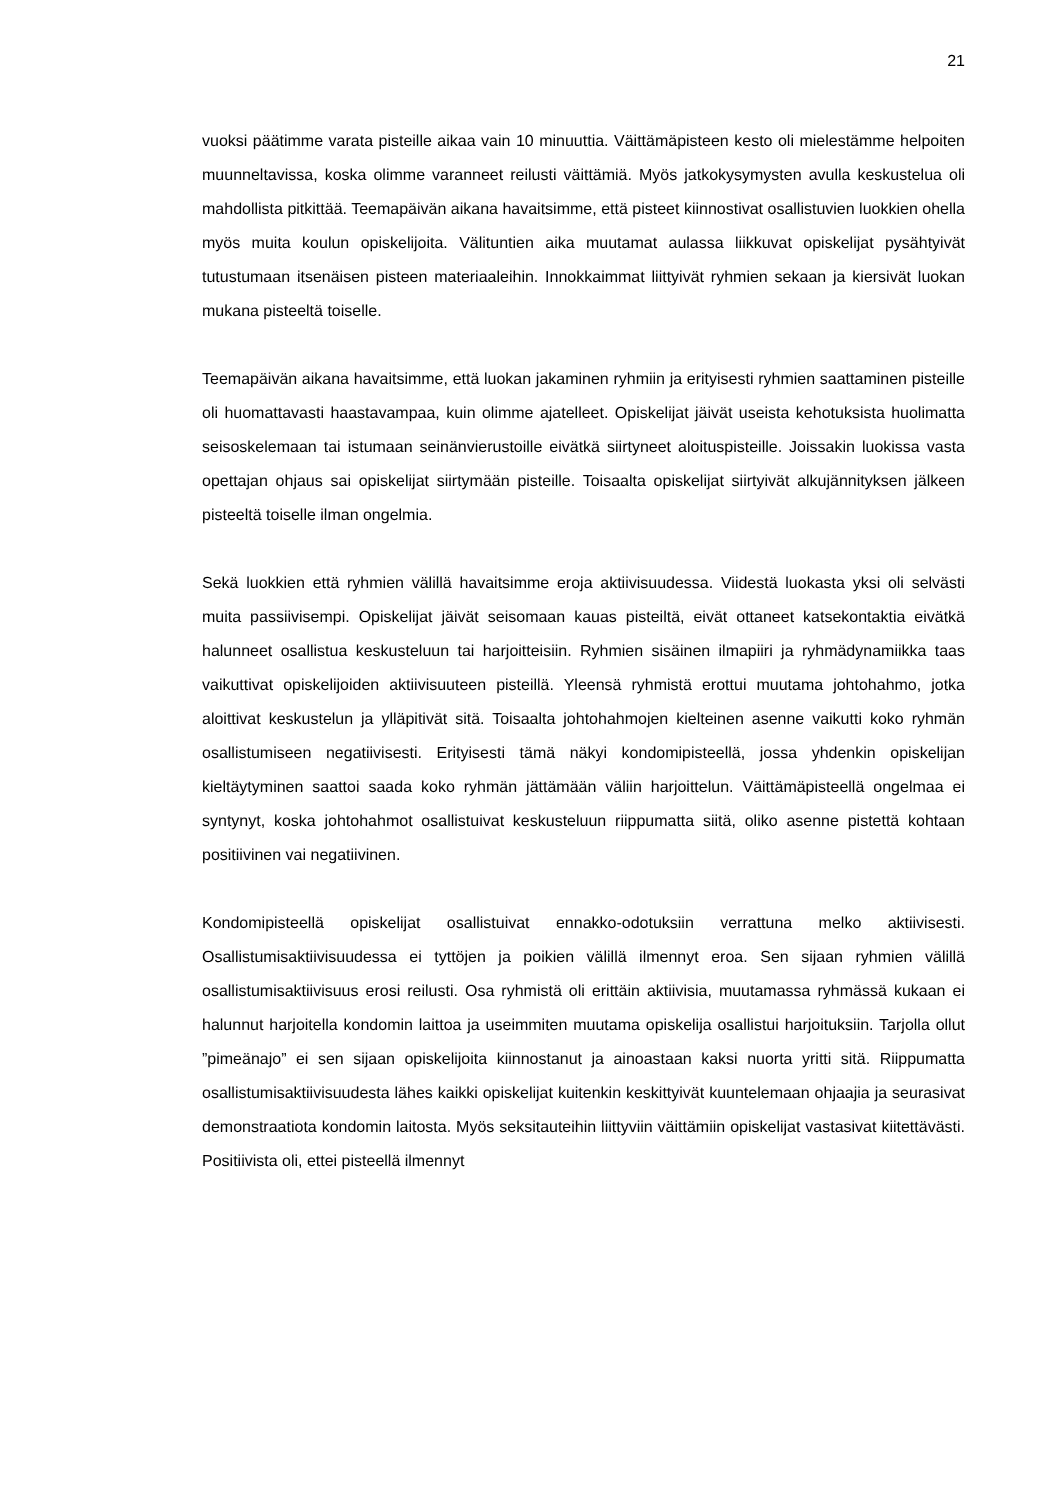21
vuoksi päätimme varata pisteille aikaa vain 10 minuuttia. Väittämäpisteen kesto oli mielestämme helpoiten muunneltavissa, koska olimme varanneet reilusti väittämiä. Myös jatkokysymysten avulla keskustelua oli mahdollista pitkittää. Teemapäivän aikana havaitsimme, että pisteet kiinnostivat osallistuvien luokkien ohella myös muita koulun opiskelijoita. Välituntien aika muutamat aulassa liikkuvat opiskelijat pysähtyivät tutustumaan itsenäisen pisteen materiaaleihin. Innokkaimmat liittyivät ryhmien sekaan ja kiersivät luokan mukana pisteeltä toiselle.
Teemapäivän aikana havaitsimme, että luokan jakaminen ryhmiin ja erityisesti ryhmien saattaminen pisteille oli huomattavasti haastavampaa, kuin olimme ajatelleet. Opiskelijat jäivät useista kehotuksista huolimatta seisoskelemaan tai istumaan seinänvierustoille eivätkä siirtyneet aloituspisteille. Joissakin luokissa vasta opettajan ohjaus sai opiskelijat siirtymään pisteille. Toisaalta opiskelijat siirtyivät alkujännityksen jälkeen pisteeltä toiselle ilman ongelmia.
Sekä luokkien että ryhmien välillä havaitsimme eroja aktiivisuudessa. Viidestä luokasta yksi oli selvästi muita passiivisempi. Opiskelijat jäivät seisomaan kauas pisteiltä, eivät ottaneet katsekontaktia eivätkä halunneet osallistua keskusteluun tai harjoitteisiin. Ryhmien sisäinen ilmapiiri ja ryhmädynamiikka taas vaikuttivat opiskelijoiden aktiivisuuteen pisteillä. Yleensä ryhmistä erottui muutama johtohahmo, jotka aloittivat keskustelun ja ylläpitivät sitä. Toisaalta johtohahmojen kielteinen asenne vaikutti koko ryhmän osallistumiseen negatiivisesti. Erityisesti tämä näkyi kondomipisteellä, jossa yhdenkin opiskelijan kieltäytyminen saattoi saada koko ryhmän jättämään väliin harjoittelun. Väittämäpisteellä ongelmaa ei syntynyt, koska johtohahmot osallistuivat keskusteluun riippumatta siitä, oliko asenne pistettä kohtaan positiivinen vai negatiivinen.
Kondomipisteellä opiskelijat osallistuivat ennakko-odotuksiin verrattuna melko aktiivisesti. Osallistumisaktiivisuudessa ei tyttöjen ja poikien välillä ilmennyt eroa. Sen sijaan ryhmien välillä osallistumisaktiivisuus erosi reilusti. Osa ryhmistä oli erittäin aktiivisia, muutamassa ryhmässä kukaan ei halunnut harjoitella kondomin laittoa ja useimmiten muutama opiskelija osallistui harjoituksiin. Tarjolla ollut ”pimeänajo” ei sen sijaan opiskelijoita kiinnostanut ja ainoastaan kaksi nuorta yritti sitä. Riippumatta osallistumisaktiivisuudesta lähes kaikki opiskelijat kuitenkin keskittyivät kuuntelemaan ohjaajia ja seurasivat demonstraatiota kondomin laitosta. Myös seksitauteihin liittyviin väittämiin opiskelijat vastasivat kiitettävästi. Positiivista oli, ettei pisteellä ilmennyt